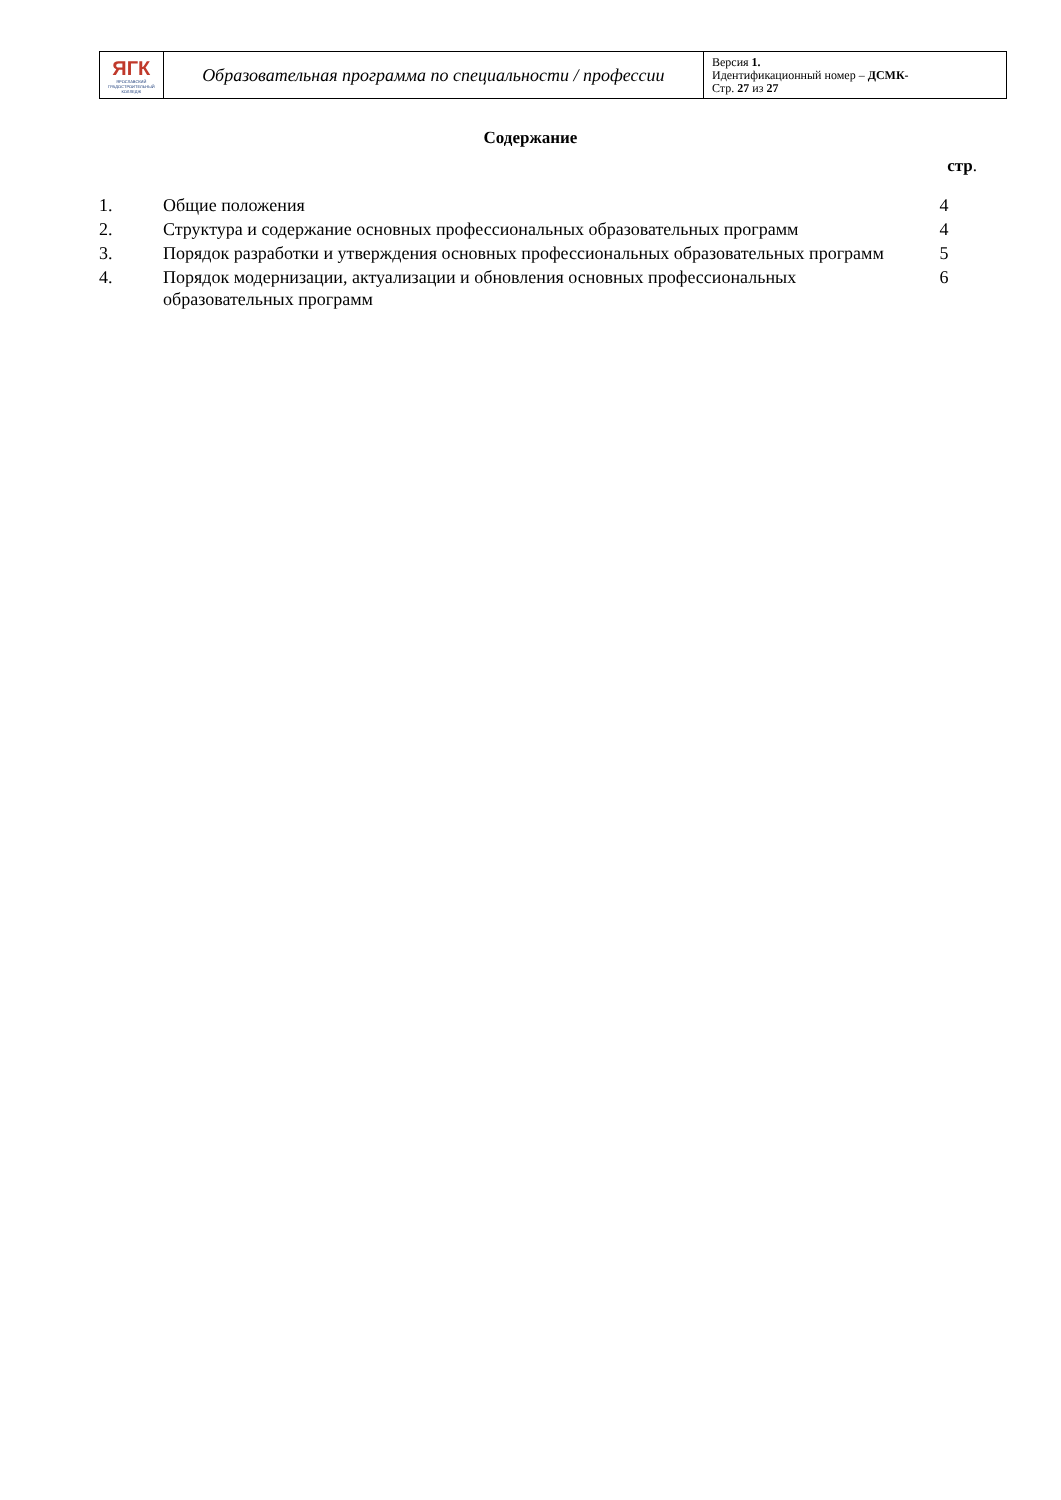| ЯГК ЯРОСЛАВСКИЙ ГРАДОСТРОИТЕЛЬНЫЙ КОЛЛЕДЖ | Образовательная программа по специальности / профессии | Версия 1. Идентификационный номер – ДСМК- Стр. 27 из 27 |
Содержание
стр.
| 1. | Общие положения | 4 |
| 2. | Структура и содержание основных профессиональных образовательных программ | 4 |
| 3. | Порядок разработки и утверждения основных профессиональных образовательных программ | 5 |
| 4. | Порядок модернизации, актуализации и обновления основных профессиональных образовательных программ | 6 |